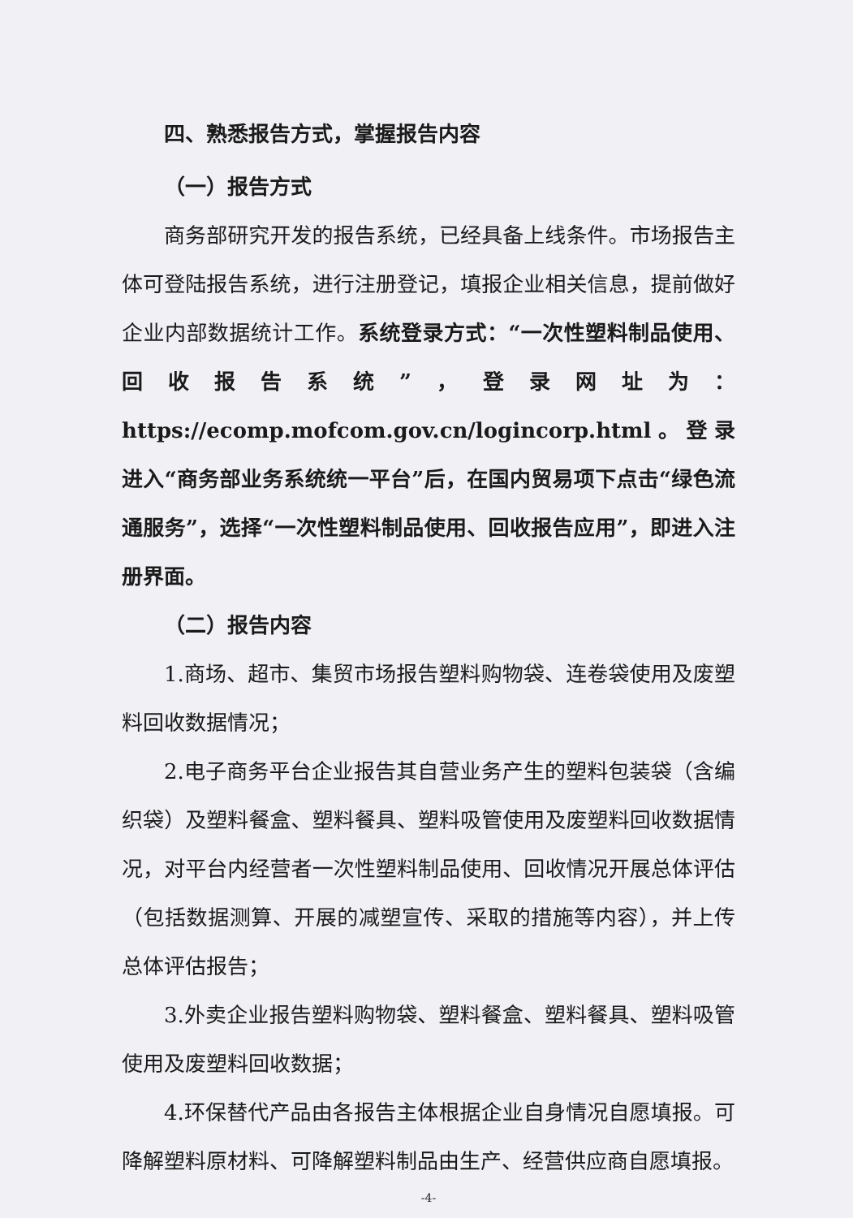四、熟悉报告方式，掌握报告内容
（一）报告方式
商务部研究开发的报告系统，已经具备上线条件。市场报告主体可登陆报告系统，进行注册登记，填报企业相关信息，提前做好企业内部数据统计工作。系统登录方式：“一次性塑料制品使用、回收报告系统”，登录网址为：https://ecomp.mofcom.gov.cn/logincorp.html。登录进入“商务部业务系统统一平台”后，在国内贸易项下点击“绿色流通服务”，选择“一次性塑料制品使用、回收报告应用”，即进入注册界面。
（二）报告内容
1.商场、超市、集贸市场报告塑料购物袋、连卷袋使用及废塑料回收数据情况；
2.电子商务平台企业报告其自营业务产生的塑料包装袋（含编织袋）及塑料餐盒、塑料餐具、塑料吸管使用及废塑料回收数据情况，对平台内经营者一次性塑料制品使用、回收情况开展总体评估（包括数据测算、开展的减塑宣传、采取的措施等内容），并上传总体评估报告；
3.外卖企业报告塑料购物袋、塑料餐盒、塑料餐具、塑料吸管使用及废塑料回收数据；
4.环保替代产品由各报告主体根据企业自身情况自愿填报。可降解塑料原材料、可降解塑料制品由生产、经营供应商自愿填报。
-4-